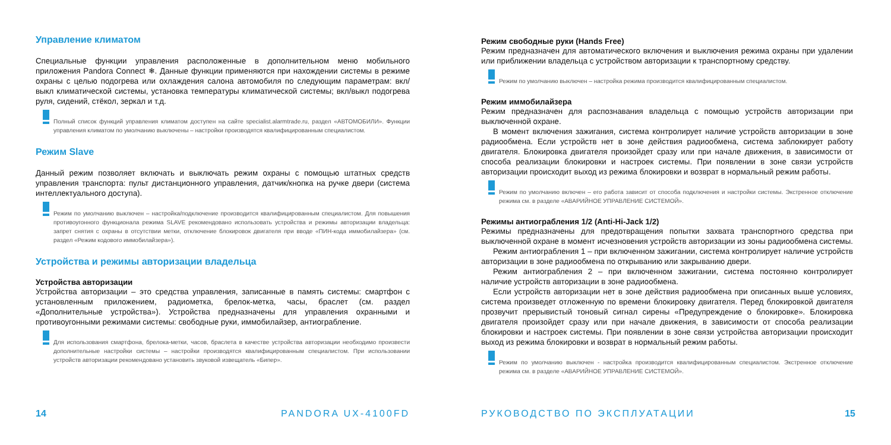Управление климатом
Специальные функции управления расположенные в дополнительном меню мобильного приложения Pandora Connect ❄. Данные функции применяются при нахождении системы в режиме охраны с целью подогрева или охлаждения салона автомобиля по следующим параметрам: вкл/выкл климатической системы, установка температуры климатической системы; вкл/выкл подогрева руля, сидений, стёкол, зеркал и т.д.
Полный список функций управления климатом доступен на сайте specialist.alarmtrade.ru, раздел «АВТОМОБИЛИ». Функции управления климатом по умолчанию выключены – настройки производятся квалифицированным специалистом.
Режим Slave
Данный режим позволяет включать и выключать режим охраны с помощью штатных средств управления транспорта: пульт дистанционного управления, датчик/кнопка на ручке двери (система интеллектуального доступа).
Режим по умолчанию выключен – настройка/подключение производится квалифицированным специалистом. Для повышения противоугонного функционала режима SLAVE рекомендовано использовать устройства и режимы авторизации владельца: запрет снятия с охраны в отсутствии метки, отключение блокировок двигателя при вводе «ПИН-кода иммобилайзера» (см. раздел «Режим кодового иммобилайзера»).
Устройства и режимы авторизации владельца
Устройства авторизации
Устройства авторизации – это средства управления, записанные в память системы: смартфон с установленным приложением, радиометка, брелок-метка, часы, браслет (см. раздел «Дополнительные устройства»). Устройства предназначены для управления охранными и противоугонными режимами системы: свободные руки, иммобилайзер, антиограбление.
Для использования смартфона, брелока-метки, часов, браслета в качестве устройства авторизации необходимо произвести дополнительные настройки системы – настройки производятся квалифицированным специалистом. При использовании устройств авторизации рекомендовано установить звуковой извещатель «Бипер».
14 PANDORA UX-4100FD
Режим свободные руки (Hands Free)
Режим предназначен для автоматического включения и выключения режима охраны при удалении или приближении владельца с устройством авторизации к транспортному средству.
Режим по умолчанию выключен – настройка режима производится квалифицированным специалистом.
Режим иммобилайзера
Режим предназначен для распознавания владельца с помощью устройств авторизации при выключенной охране.
В момент включения зажигания, система контролирует наличие устройств авторизации в зоне радиообмена. Если устройств нет в зоне действия радиообмена, система заблокирует работу двигателя. Блокировка двигателя произойдет сразу или при начале движения, в зависимости от способа реализации блокировки и настроек системы. При появлении в зоне связи устройств авторизации происходит выход из режима блокировки и возврат в нормальный режим работы.
Режим по умолчанию включен – его работа зависит от способа подключения и настройки системы. Экстренное отключение режима см. в разделе «АВАРИЙНОЕ УПРАВЛЕНИЕ СИСТЕМОЙ».
Режимы антиограбления 1/2 (Anti-Hi-Jack 1/2)
Режимы предназначены для предотвращения попытки захвата транспортного средства при выключенной охране в момент исчезновения устройств авторизации из зоны радиообмена системы.
Режим антиограбления 1 – при включенном зажигании, система контролирует наличие устройств авторизации в зоне радиообмена по открыванию или закрыванию двери.
Режим антиограбления 2 – при включенном зажигании, система постоянно контролирует наличие устройств авторизации в зоне радиообмена.
Если устройств авторизации нет в зоне действия радиообмена при описанных выше условиях, система произведет отложенную по времени блокировку двигателя. Перед блокировкой двигателя прозвучит прерывистый тоновый сигнал сирены «Предупреждение о блокировке». Блокировка двигателя произойдет сразу или при начале движения, в зависимости от способа реализации блокировки и настроек системы. При появлении в зоне связи устройства авторизации происходит выход из режима блокировки и возврат в нормальный режим работы.
Режим по умолчанию выключен - настройка производится квалифицированным специалистом. Экстренное отключение режима см. в разделе «АВАРИЙНОЕ УПРАВЛЕНИЕ СИСТЕМОЙ».
РУКОВОДСТВО ПО ЭКСПЛУАТАЦИИ 15